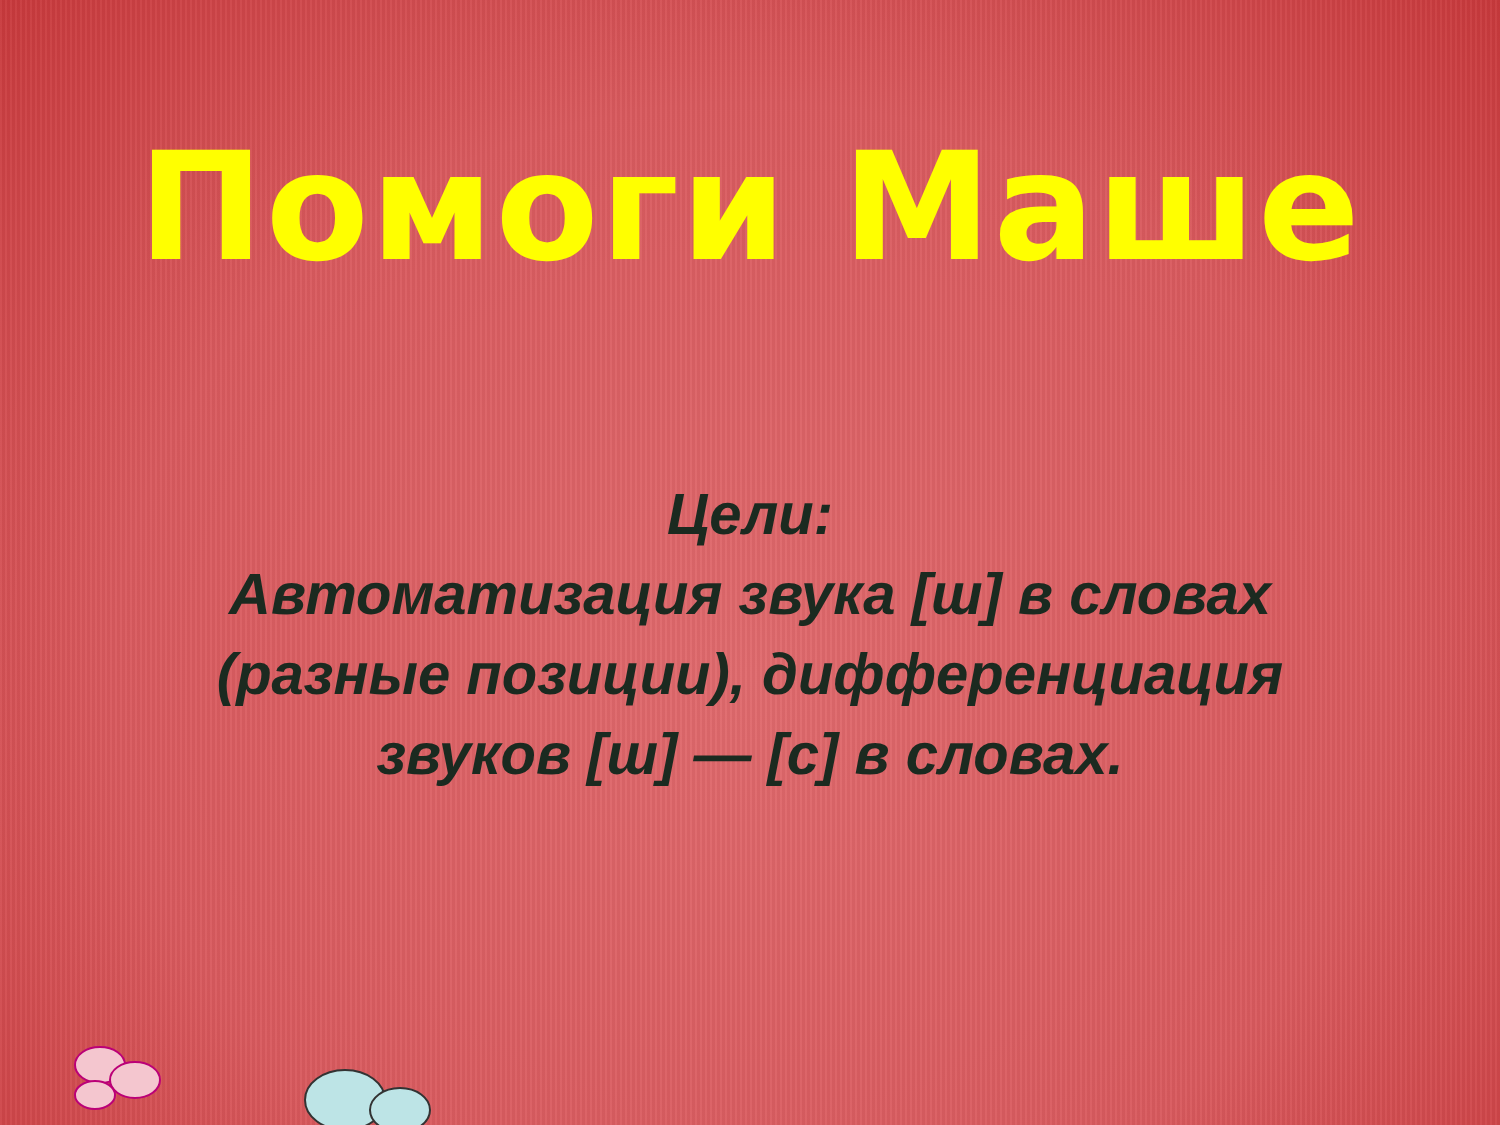Помоги Маше
Цели:
Автоматизация звука [ш] в словах
(разные позиции), дифференциация
звуков [ш] — [с] в словах.